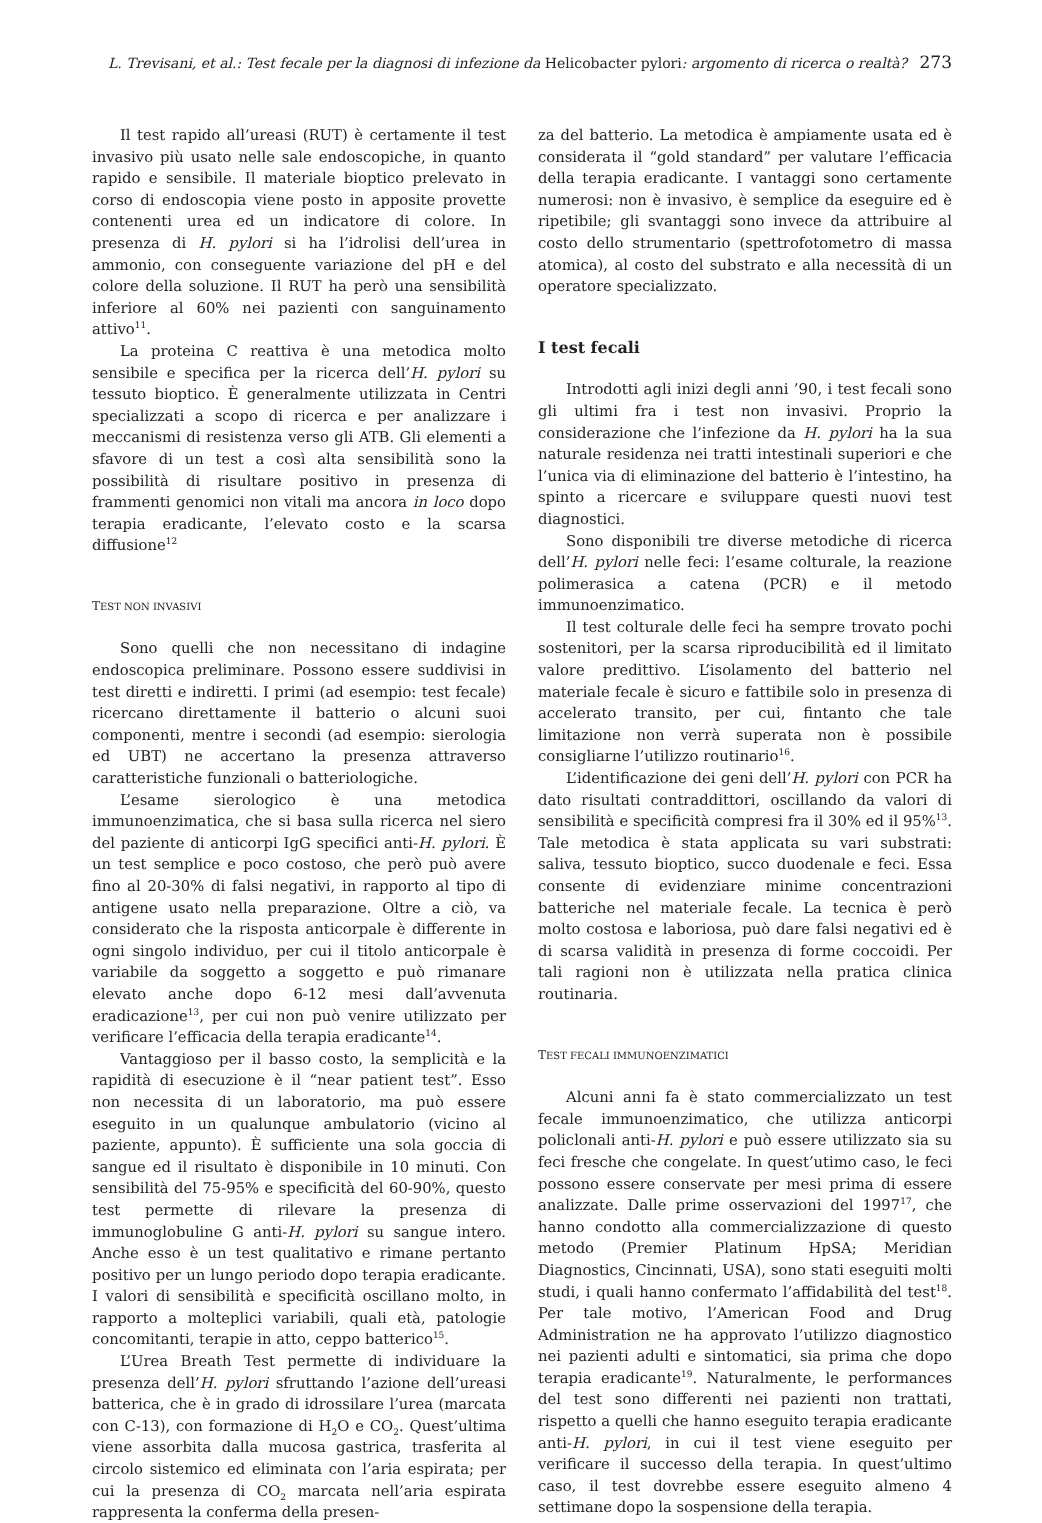L. Trevisani, et al.: Test fecale per la diagnosi di infezione da Helicobacter pylori: argomento di ricerca o realtà? 273
Il test rapido all’ureasi (RUT) è certamente il test invasivo più usato nelle sale endoscopiche, in quanto rapido e sensibile. Il materiale bioptico prelevato in corso di endoscopia viene posto in apposite provette contenenti urea ed un indicatore di colore. In presenza di H. pylori si ha l’idrolisi dell’urea in ammonio, con conseguente variazione del pH e del colore della soluzione. Il RUT ha però una sensibilità inferiore al 60% nei pazienti con sanguinamento attivo<sup>11</sup>.
La proteina C reattiva è una metodica molto sensibile e specifica per la ricerca dell’H. pylori su tessuto bioptico. È generalmente utilizzata in Centri specializzati a scopo di ricerca e per analizzare i meccanismi di resistenza verso gli ATB. Gli elementi a sfavore di un test a così alta sensibilità sono la possibilità di risultare positivo in presenza di frammenti genomici non vitali ma ancora in loco dopo terapia eradicante, l’elevato costo e la scarsa diffusione<sup>12</sup>
TEST NON INVASIVI
Sono quelli che non necessitano di indagine endoscopica preliminare. Possono essere suddivisi in test diretti e indiretti. I primi (ad esempio: test fecale) ricercano direttamente il batterio o alcuni suoi componenti, mentre i secondi (ad esempio: sierologia ed UBT) ne accertano la presenza attraverso caratteristiche funzionali o batteriologiche.
L’esame sierologico è una metodica immunoenzimatica, che si basa sulla ricerca nel siero del paziente di anticorpi IgG specifici anti-H. pylori. È un test semplice e poco costoso, che però può avere fino al 20-30% di falsi negativi, in rapporto al tipo di antigene usato nella preparazione. Oltre a ciò, va considerato che la risposta anticorpale è differente in ogni singolo individuo, per cui il titolo anticorpale è variabile da soggetto a soggetto e può rimanare elevato anche dopo 6-12 mesi dall’avvenuta eradicazione<sup>13</sup>, per cui non può venire utilizzato per verificare l’efficacia della terapia eradicante<sup>14</sup>.
Vantaggioso per il basso costo, la semplicità e la rapidità di esecuzione è il “near patient test”. Esso non necessita di un laboratorio, ma può essere eseguito in un qualunque ambulatorio (vicino al paziente, appunto). È sufficiente una sola goccia di sangue ed il risultato è disponibile in 10 minuti. Con sensibilità del 75-95% e specificità del 60-90%, questo test permette di rilevare la presenza di immunoglobuline G anti-H. pylori su sangue intero. Anche esso è un test qualitativo e rimane pertanto positivo per un lungo periodo dopo terapia eradicante. I valori di sensibilità e specificità oscillano molto, in rapporto a molteplici variabili, quali età, patologie concomitanti, terapie in atto, ceppo batterico<sup>15</sup>.
L’Urea Breath Test permette di individuare la presenza dell’H. pylori sfruttando l’azione dell’ureasi batterica, che è in grado di idrossilare l’urea (marcata con C-13), con formazione di H<sub>2</sub>O e CO<sub>2</sub>. Quest’ultima viene assorbita dalla mucosa gastrica, trasferita al circolo sistemico ed eliminata con l’aria espirata; per cui la presenza di CO<sub>2</sub> marcata nell’aria espirata rappresenta la conferma della presen-
za del batterio. La metodica è ampiamente usata ed è considerata il “gold standard” per valutare l’efficacia della terapia eradicante. I vantaggi sono certamente numerosi: non è invasivo, è semplice da eseguire ed è ripetibile; gli svantaggi sono invece da attribuire al costo dello strumentario (spettrofotometro di massa atomica), al costo del substrato e alla necessità di un operatore specializzato.
I test fecali
Introdotti agli inizi degli anni ’90, i test fecali sono gli ultimi fra i test non invasivi. Proprio la considerazione che l’infezione da H. pylori ha la sua naturale residenza nei tratti intestinali superiori e che l’unica via di eliminazione del batterio è l’intestino, ha spinto a ricercare e sviluppare questi nuovi test diagnostici.
Sono disponibili tre diverse metodiche di ricerca dell’H. pylori nelle feci: l’esame colturale, la reazione polimerasica a catena (PCR) e il metodo immunoenzimatico.
Il test colturale delle feci ha sempre trovato pochi sostenitori, per la scarsa riproducibilità ed il limitato valore predittivo. L’isolamento del batterio nel materiale fecale è sicuro e fattibile solo in presenza di accelerato transito, per cui, fintanto che tale limitazione non verrà superata non è possibile consigliarne l’utilizzo routinario<sup>16</sup>.
L’identificazione dei geni dell’H. pylori con PCR ha dato risultati contraddittori, oscillando da valori di sensibilità e specificità compresi fra il 30% ed il 95%<sup>13</sup>. Tale metodica è stata applicata su vari substrati: saliva, tessuto bioptico, succo duodenale e feci. Essa consente di evidenziare minime concentrazioni batteriche nel materiale fecale. La tecnica è però molto costosa e laboriosa, può dare falsi negativi ed è di scarsa validità in presenza di forme coccoidi. Per tali ragioni non è utilizzata nella pratica clinica routinaria.
TEST FECALI IMMUNOENZIMATICI
Alcuni anni fa è stato commercializzato un test fecale immunoenzimatico, che utilizza anticorpi policlonali anti-H. pylori e può essere utilizzato sia su feci fresche che congelate. In quest’utimo caso, le feci possono essere conservate per mesi prima di essere analizzate. Dalle prime osservazioni del 1997<sup>17</sup>, che hanno condotto alla commercializzazione di questo metodo (Premier Platinum HpSA; Meridian Diagnostics, Cincinnati, USA), sono stati eseguiti molti studi, i quali hanno confermato l’affidabilità del test<sup>18</sup>. Per tale motivo, l’American Food and Drug Administration ne ha approvato l’utilizzo diagnostico nei pazienti adulti e sintomatici, sia prima che dopo terapia eradicante<sup>19</sup>. Naturalmente, le performances del test sono differenti nei pazienti non trattati, rispetto a quelli che hanno eseguito terapia eradicante anti-H. pylori, in cui il test viene eseguito per verificare il successo della terapia. In quest’ultimo caso, il test dovrebbe essere eseguito almeno 4 settimane dopo la sospensione della terapia.